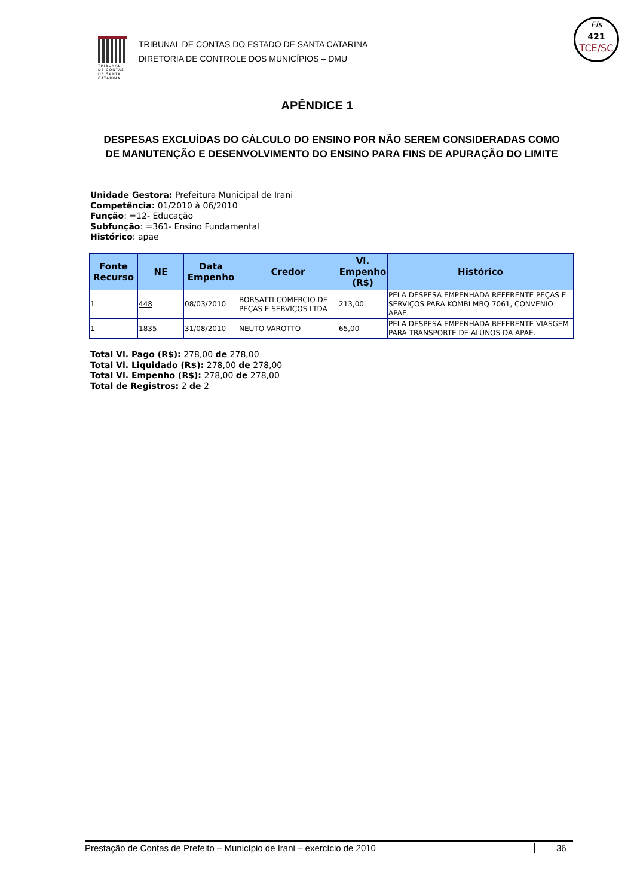TRIBUNAL DE CONTAS DE SANTA CATARINA
TRIBUNAL DE CONTAS DO ESTADO DE SANTA CATARINA
DIRETORIA DE CONTROLE DOS MUNICÍPIOS – DMU
Fls
421
TCE/SC
APÊNDICE 1
DESPESAS EXCLUÍDAS DO CÁLCULO DO ENSINO POR NÃO SEREM CONSIDERADAS COMO DE MANUTENÇÃO E DESENVOLVIMENTO DO ENSINO PARA FINS DE APURAÇÃO DO LIMITE
Unidade Gestora: Prefeitura Municipal de Irani
Competência: 01/2010 à 06/2010
Função: =12- Educação
Subfunção: =361- Ensino Fundamental
Histórico: apae
| Fonte Recurso | NE | Data Empenho | Credor | Vl. Empenho (R$) | Histórico |
| --- | --- | --- | --- | --- | --- |
| 1 | 448 | 08/03/2010 | BORSATTI COMERCIO DE PEÇAS E SERVIÇOS LTDA | 213,00 | PELA DESPESA EMPENHADA REFERENTE PEÇAS E SERVIÇOS PARA KOMBI MBQ 7061, CONVENIO APAE. |
| 1 | 1835 | 31/08/2010 | NEUTO VAROTTO | 65,00 | PELA DESPESA EMPENHADA REFERENTE VIASGEM PARA TRANSPORTE DE ALUNOS DA APAE. |
Total Vl. Pago (R$): 278,00 de 278,00
Total Vl. Liquidado (R$): 278,00 de 278,00
Total Vl. Empenho (R$): 278,00 de 278,00
Total de Registros: 2 de 2
Prestação de Contas de Prefeito – Município de Irani – exercício de 2010 36